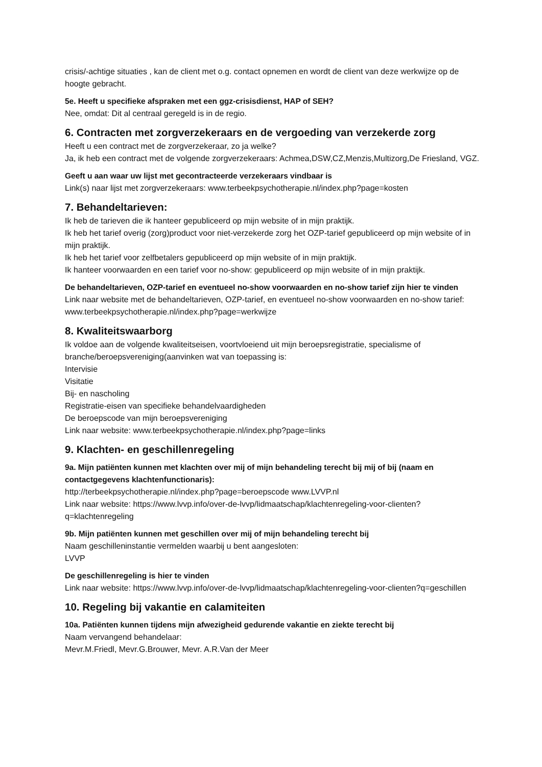crisis/-achtige situaties , kan de client met o.g. contact opnemen en wordt de client van deze werkwijze op de hoogte gebracht.
5e. Heeft u specifieke afspraken met een ggz-crisisdienst, HAP of SEH?
Nee, omdat: Dit al centraal geregeld is in de regio.
6. Contracten met zorgverzekeraars en de vergoeding van verzekerde zorg
Heeft u een contract met de zorgverzekeraar, zo ja welke?
Ja, ik heb een contract met de volgende zorgverzekeraars: Achmea,DSW,CZ,Menzis,Multizorg,De Friesland, VGZ.
Geeft u aan waar uw lijst met gecontracteerde verzekeraars vindbaar is
Link(s) naar lijst met zorgverzekeraars: www.terbeekpsychotherapie.nl/index.php?page=kosten
7. Behandeltarieven:
Ik heb de tarieven die ik hanteer gepubliceerd op mijn website of in mijn praktijk.
Ik heb het tarief overig (zorg)product voor niet-verzekerde zorg het OZP-tarief gepubliceerd op mijn website of in mijn praktijk.
Ik heb het tarief voor zelfbetalers gepubliceerd op mijn website of in mijn praktijk.
Ik hanteer voorwaarden en een tarief voor no-show: gepubliceerd op mijn website of in mijn praktijk.
De behandeltarieven, OZP-tarief en eventueel no-show voorwaarden en no-show tarief zijn hier te vinden
Link naar website met de behandeltarieven, OZP-tarief, en eventueel no-show voorwaarden en no-show tarief: www.terbeekpsychotherapie.nl/index.php?page=werkwijze
8. Kwaliteitswaarborg
Ik voldoe aan de volgende kwaliteitseisen, voortvloeiend uit mijn beroepsregistratie, specialisme of branche/beroepsvereniging(aanvinken wat van toepassing is:
Intervisie
Visitatie
Bij- en nascholing
Registratie-eisen van specifieke behandelvaardigheden
De beroepscode van mijn beroepsvereniging
Link naar website: www.terbeekpsychotherapie.nl/index.php?page=links
9. Klachten- en geschillenregeling
9a. Mijn patiënten kunnen met klachten over mij of mijn behandeling terecht bij mij of bij (naam en contactgegevens klachtenfunctionaris):
http://terbeekpsychotherapie.nl/index.php?page=beroepscode www.LVVP.nl
Link naar website: https://www.lvvp.info/over-de-lvvp/lidmaatschap/klachtenregeling-voor-clienten?q=klachtenregeling
9b. Mijn patiënten kunnen met geschillen over mij of mijn behandeling terecht bij
Naam geschilleninstantie vermelden waarbij u bent aangesloten:
LVVP
De geschillenregeling is hier te vinden
Link naar website: https://www.lvvp.info/over-de-lvvp/lidmaatschap/klachtenregeling-voor-clienten?q=geschillen
10. Regeling bij vakantie en calamiteiten
10a. Patiënten kunnen tijdens mijn afwezigheid gedurende vakantie en ziekte terecht bij
Naam vervangend behandelaar:
Mevr.M.Friedl, Mevr.G.Brouwer, Mevr. A.R.Van der Meer